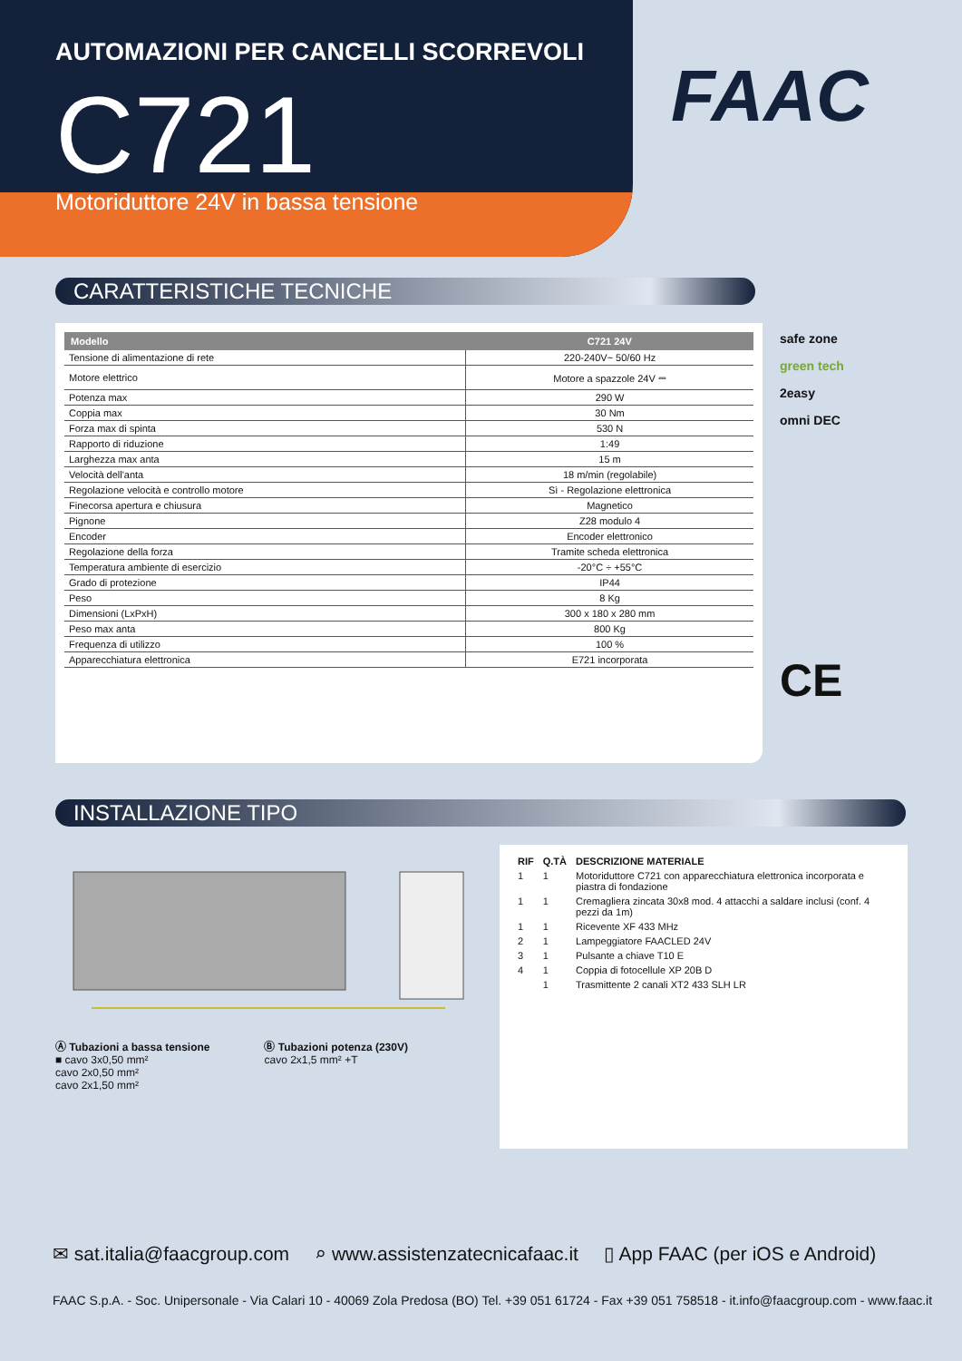AUTOMAZIONI PER CANCELLI SCORREVOLI
C721
Motoriduttore 24V in bassa tensione
FAAC
CARATTERISTICHE TECNICHE
| Modello | C721 24V |
| --- | --- |
| Tensione di alimentazione di rete | 220-240V~ 50/60 Hz |
| Motore elettrico | Motore a spazzole 24V ⎓ |
| Potenza max | 290 W |
| Coppia max | 30 Nm |
| Forza max di spinta | 530 N |
| Rapporto di riduzione | 1:49 |
| Larghezza max anta | 15 m |
| Velocità dell'anta | 18 m/min (regolabile) |
| Regolazione velocità e controllo motore | Sì - Regolazione elettronica |
| Finecorsa apertura e chiusura | Magnetico |
| Pignone | Z28 modulo 4 |
| Encoder | Encoder elettronico |
| Regolazione della forza | Tramite scheda elettronica |
| Temperatura ambiente di esercizio | -20°C ÷ +55°C |
| Grado di protezione | IP44 |
| Peso | 8 Kg |
| Dimensioni (LxPxH) | 300 x 180 x 280 mm |
| Peso max anta | 800 Kg |
| Frequenza di utilizzo | 100 % |
| Apparecchiatura elettronica | E721 incorporata |
safe zone
green tech
2easy
omni DEC
CE
INSTALLAZIONE TIPO
Ⓐ Tubazioni a bassa tensione
■ cavo 3x0,50 mm²
cavo 2x0,50 mm²
cavo 2x1,50 mm²
Ⓑ Tubazioni potenza (230V)
cavo 2x1,5 mm² +T
| RIF | Q.TÀ | DESCRIZIONE MATERIALE |
| 1 | 1 | Motoriduttore C721 con apparecchiatura elettronica incorporata e piastra di fondazione |
| 1 | 1 | Cremagliera zincata 30x8 mod. 4 attacchi a saldare inclusi (conf. 4 pezzi da 1m) |
| 1 | 1 | Ricevente XF 433 MHz |
| 2 | 1 | Lampeggiatore FAACLED 24V |
| 3 | 1 | Pulsante a chiave T10 E |
| 4 | 1 | Coppia di fotocellule XP 20B D |
| | 1 | Trasmittente 2 canali XT2 433 SLH LR |
✉ sat.italia@faacgroup.com ⌕ www.assistenzatecnicafaac.it ▯ App FAAC (per iOS e Android)
FAAC S.p.A. - Soc. Unipersonale - Via Calari 10 - 40069 Zola Predosa (BO) Tel. +39 051 61724 - Fax +39 051 758518 - it.info@faacgroup.com - www.faac.it